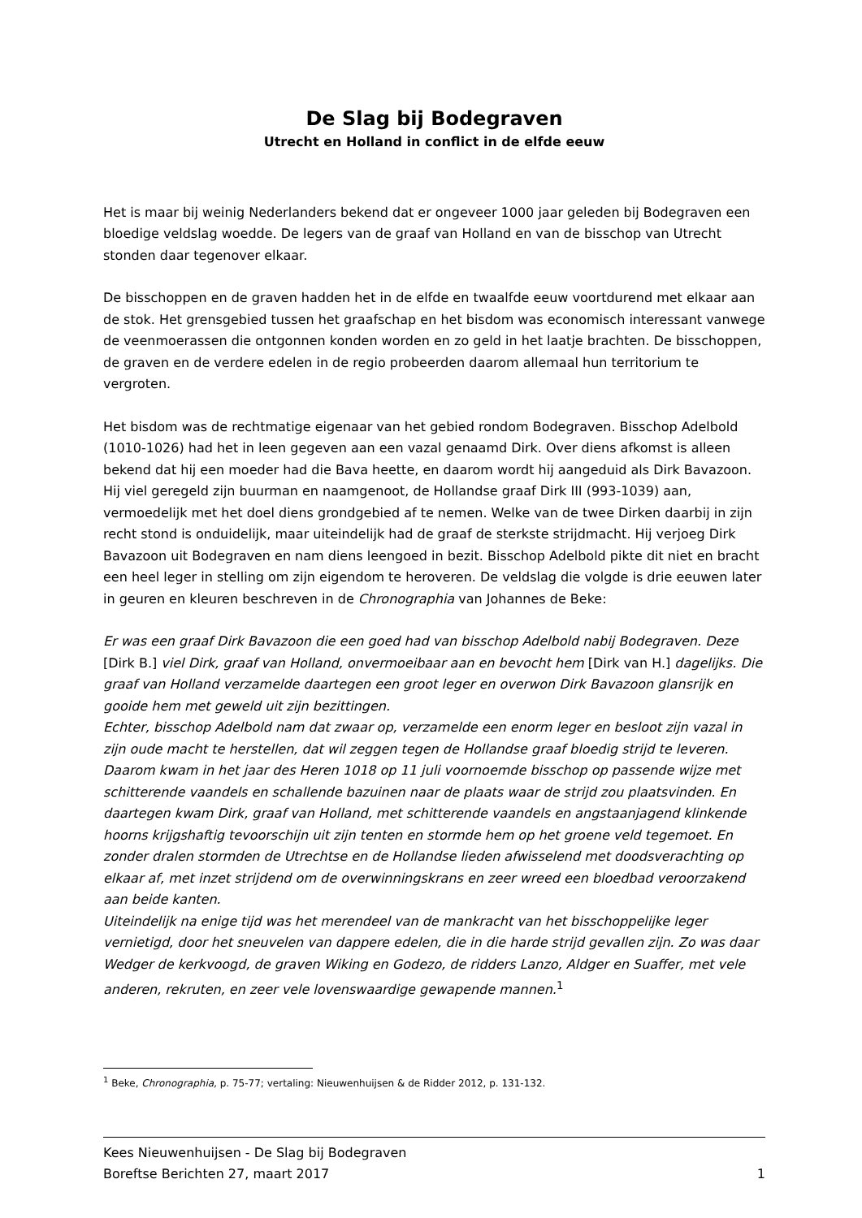De Slag bij Bodegraven
Utrecht en Holland in conflict in de elfde eeuw
Het is maar bij weinig Nederlanders bekend dat er ongeveer 1000 jaar geleden bij Bodegraven een bloedige veldslag woedde. De legers van de graaf van Holland en van de bisschop van Utrecht stonden daar tegenover elkaar.
De bisschoppen en de graven hadden het in de elfde en twaalfde eeuw voortdurend met elkaar aan de stok. Het grensgebied tussen het graafschap en het bisdom was economisch interessant vanwege de veenmoerassen die ontgonnen konden worden en zo geld in het laatje brachten. De bisschoppen, de graven en de verdere edelen in de regio probeerden daarom allemaal hun territorium te vergroten.
Het bisdom was de rechtmatige eigenaar van het gebied rondom Bodegraven. Bisschop Adelbold (1010-1026) had het in leen gegeven aan een vazal genaamd Dirk. Over diens afkomst is alleen bekend dat hij een moeder had die Bava heette, en daarom wordt hij aangeduid als Dirk Bavazoon. Hij viel geregeld zijn buurman en naamgenoot, de Hollandse graaf Dirk III (993-1039) aan, vermoedelijk met het doel diens grondgebied af te nemen. Welke van de twee Dirken daarbij in zijn recht stond is onduidelijk, maar uiteindelijk had de graaf de sterkste strijdmacht. Hij verjoeg Dirk Bavazoon uit Bodegraven en nam diens leengoed in bezit. Bisschop Adelbold pikte dit niet en bracht een heel leger in stelling om zijn eigendom te heroveren. De veldslag die volgde is drie eeuwen later in geuren en kleuren beschreven in de Chronographia van Johannes de Beke:
Er was een graaf Dirk Bavazoon die een goed had van bisschop Adelbold nabij Bodegraven. Deze [Dirk B.] viel Dirk, graaf van Holland, onvermoeibaar aan en bevocht hem [Dirk van H.] dagelijks. Die graaf van Holland verzamelde daartegen een groot leger en overwon Dirk Bavazoon glansrijk en gooide hem met geweld uit zijn bezittingen.
Echter, bisschop Adelbold nam dat zwaar op, verzamelde een enorm leger en besloot zijn vazal in zijn oude macht te herstellen, dat wil zeggen tegen de Hollandse graaf bloedig strijd te leveren.
Daarom kwam in het jaar des Heren 1018 op 11 juli voornoemde bisschop op passende wijze met schitterende vaandels en schallende bazuinen naar de plaats waar de strijd zou plaatsvinden. En daartegen kwam Dirk, graaf van Holland, met schitterende vaandels en angstaanjagend klinkende hoorns krijgshaftig tevoorschijn uit zijn tenten en stormde hem op het groene veld tegemoet. En zonder dralen stormden de Utrechtse en de Hollandse lieden afwisselend met doodsverachting op elkaar af, met inzet strijdend om de overwinningskrans en zeer wreed een bloedbad veroorzakend aan beide kanten.
Uiteindelijk na enige tijd was het merendeel van de mankracht van het bisschoppelijke leger vernietigd, door het sneuvelen van dappere edelen, die in die harde strijd gevallen zijn. Zo was daar Wedger de kerkvoogd, de graven Wiking en Godezo, de ridders Lanzo, Aldger en Suaffer, met vele anderen, rekruten, en zeer vele lovenswaardige gewapende mannen.<sup>1</sup>
<sup>1</sup> Beke, Chronographia, p. 75-77; vertaling: Nieuwenhuijsen & de Ridder 2012, p. 131-132.
Kees Nieuwenhuijsen - De Slag bij Bodegraven
Boreftse Berichten 27, maart 2017 1